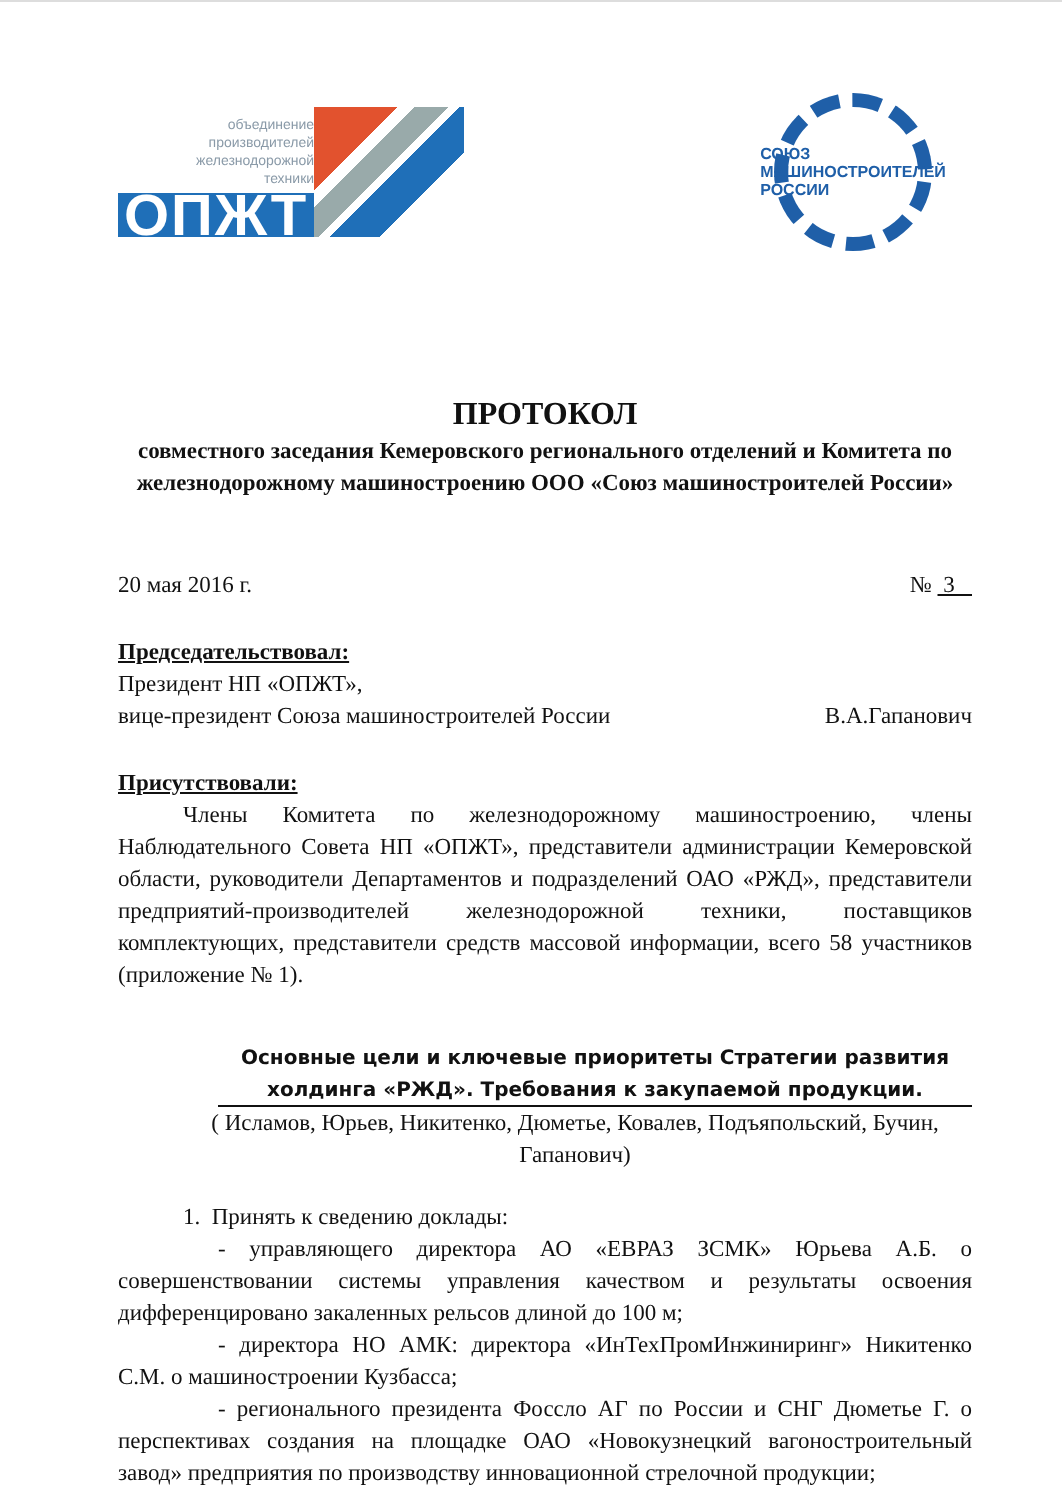объединение
производителей
железнодорожной
техники
ОПЖТ
СОЮЗ
МАШИНОСТРОИТЕЛЕЙ
РОССИИ
ПРОТОКОЛ
совместного заседания Кемеровского регионального отделений и Комитета по железнодорожному машиностроению ООО «Союз машиностроителей России»
20 мая 2016 г. № 3
Председательствовал:
Президент НП «ОПЖТ»,
вице-президент Союза машиностроителей России В.А.Гапанович
Присутствовали:
Члены Комитета по железнодорожному машиностроению, члены Наблюдательного Совета НП «ОПЖТ», представители администрации Кемеровской области, руководители Департаментов и подразделений ОАО «РЖД», представители предприятий-производителей железнодорожной техники, поставщиков комплектующих, представители средств массовой информации, всего 58 участников (приложение № 1).
Основные цели и ключевые приоритеты Стратегии развития холдинга «РЖД». Требования к закупаемой продукции.
( Исламов, Юрьев, Никитенко, Дюметье, Ковалев, Подъяпольский, Бучин, Гапанович)
1. Принять к сведению доклады:
- управляющего директора АО «ЕВРАЗ ЗСМК» Юрьева А.Б. о совершенствовании системы управления качеством и результаты освоения дифференцировано закаленных рельсов длиной до 100 м;
- директора НО АМК: директора «ИнТехПромИнжиниринг» Никитенко С.М. о машиностроении Кузбасса;
- регионального президента Фоссло АГ по России и СНГ Дюметье Г. о перспективах создания на площадке ОАО «Новокузнецкий вагоностроительный завод» предприятия по производству инновационной стрелочной продукции;